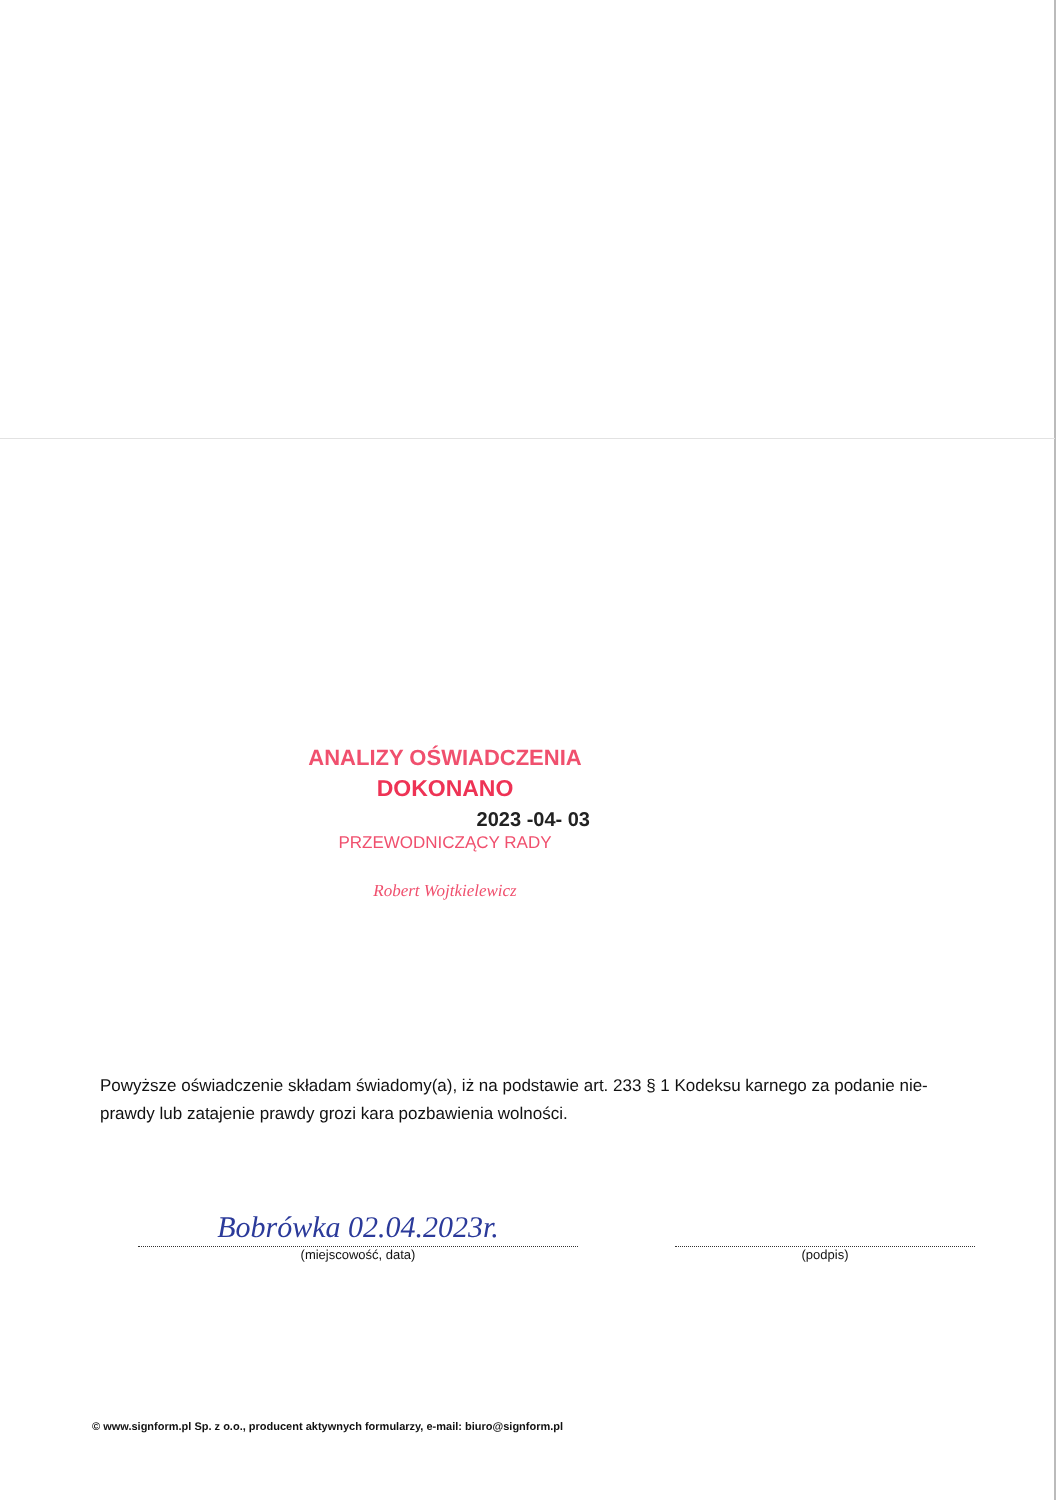ANALIZY OŚWIADCZENIA
DOKONANO
2023 -04- 03
PRZEWODNICZĄCY RADY
Robert Wojtkielewicz
Powyższe oświadczenie składam świadomy(a), iż na podstawie art. 233 § 1 Kodeksu karnego za podanie nie-prawdy lub zatajenie prawdy grozi kara pozbawienia wolności.
Bobrówka 02.04.2023r.
(miejscowość, data)
(podpis)
© www.signform.pl Sp. z o.o., producent aktywnych formularzy, e-mail: biuro@signform.pl